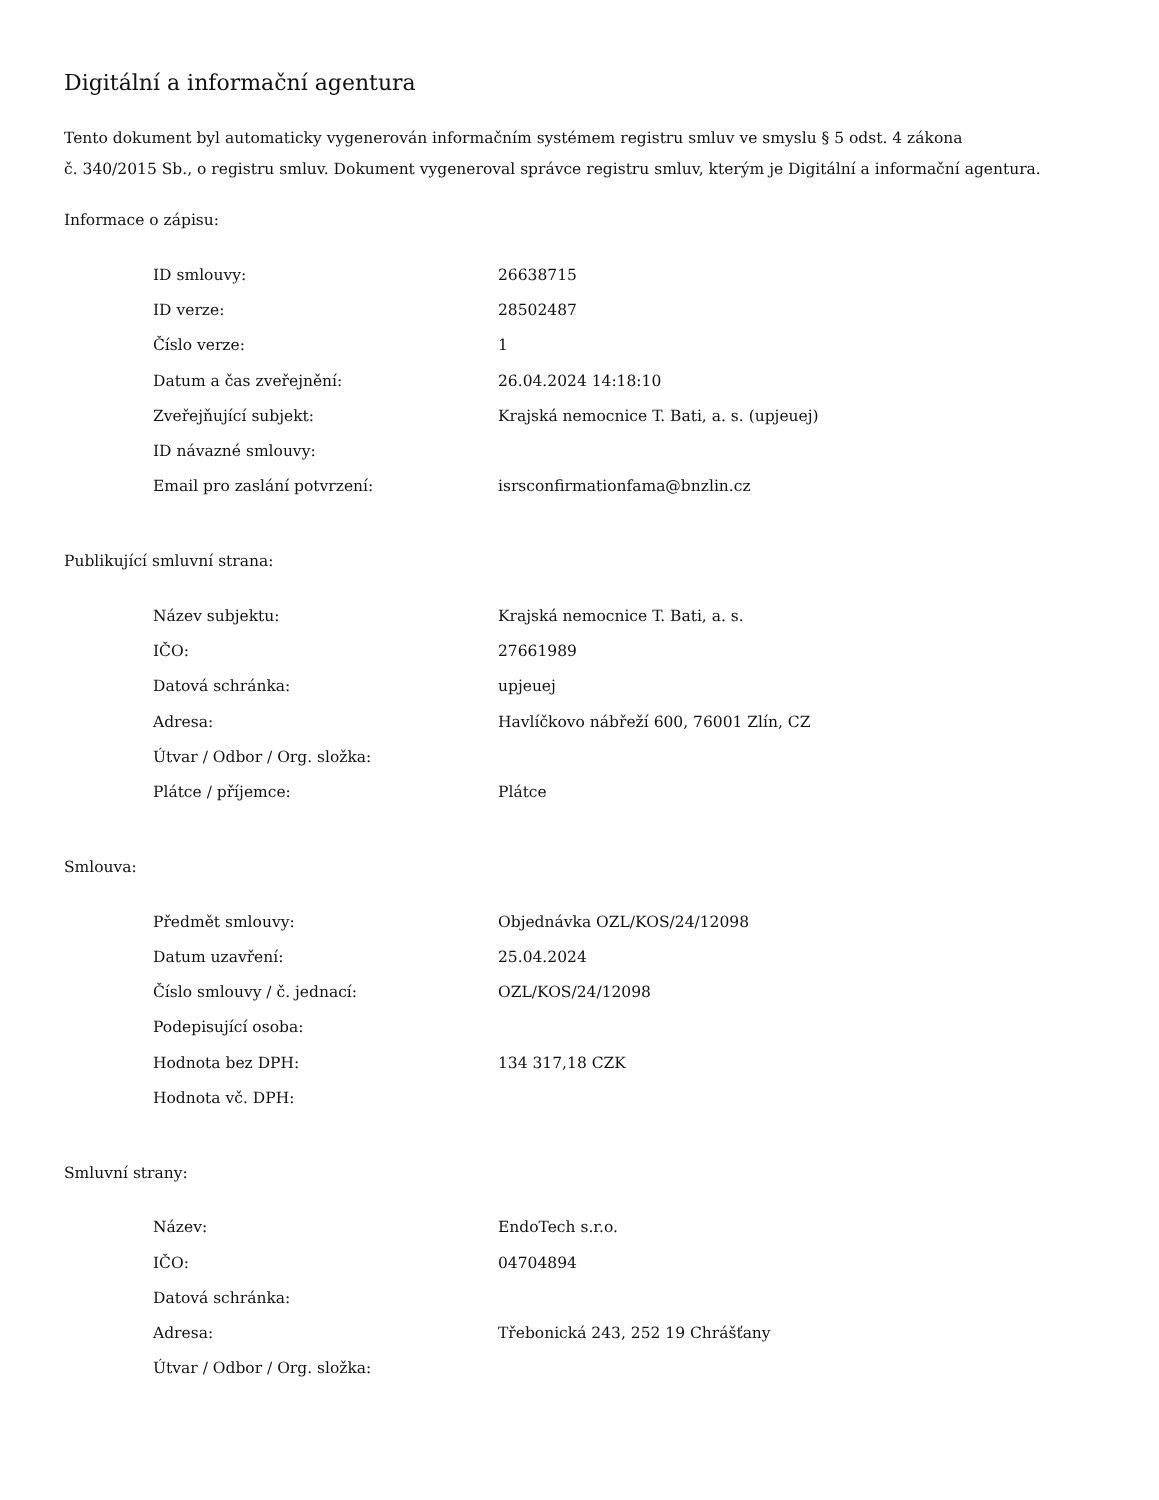Digitální a informační agentura
Tento dokument byl automaticky vygenerován informačním systémem registru smluv ve smyslu § 5 odst. 4 zákona
č. 340/2015 Sb., o registru smluv. Dokument vygeneroval správce registru smluv, kterým je Digitální a informační agentura.
Informace o zápisu:
| ID smlouvy: | 26638715 |
| ID verze: | 28502487 |
| Číslo verze: | 1 |
| Datum a čas zveřejnění: | 26.04.2024 14:18:10 |
| Zveřejňující subjekt: | Krajská nemocnice T. Bati, a. s. (upjeuej) |
| ID návazné smlouvy: | |
| Email pro zaslání potvrzení: | isrsconfirmationfama@bnzlin.cz |
Publikující smluvní strana:
| Název subjektu: | Krajská nemocnice T. Bati, a. s. |
| IČO: | 27661989 |
| Datová schránka: | upjeuej |
| Adresa: | Havlíčkovo nábřeží 600, 76001 Zlín, CZ |
| Útvar / Odbor / Org. složka: | |
| Plátce / příjemce: | Plátce |
Smlouva:
| Předmět smlouvy: | Objednávka OZL/KOS/24/12098 |
| Datum uzavření: | 25.04.2024 |
| Číslo smlouvy / č. jednací: | OZL/KOS/24/12098 |
| Podepisující osoba: | |
| Hodnota bez DPH: | 134 317,18 CZK |
| Hodnota vč. DPH: | |
Smluvní strany:
| Název: | EndoTech s.r.o. |
| IČO: | 04704894 |
| Datová schránka: | |
| Adresa: | Třebonická 243, 252 19 Chrášťany |
| Útvar / Odbor / Org. složka: | |